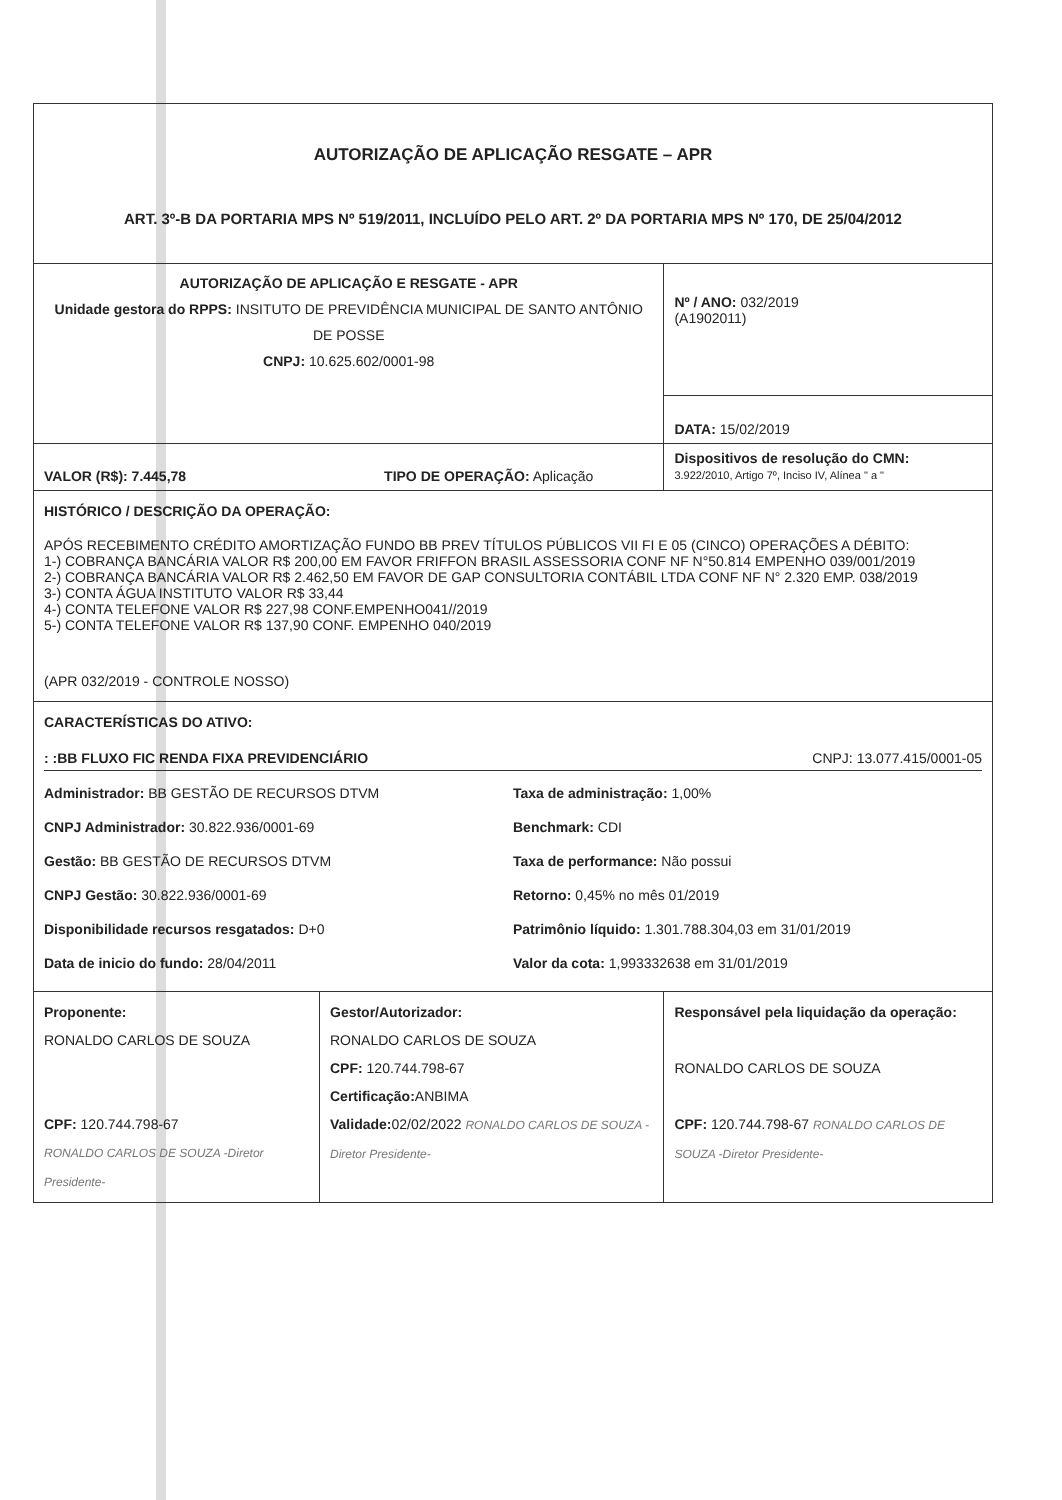| AUTORIZAÇÃO DE APLICAÇÃO RESGATE – APR ART. 3º-B DA PORTARIA MPS Nº 519/2011, INCLUÍDO PELO ART. 2º DA PORTARIA MPS Nº 170, DE 25/04/2012 | | |
| AUTORIZAÇÃO DE APLICAÇÃO E RESGATE - APR Unidade gestora do RPPS: INSITUTO DE PREVIDÊNCIA MUNICIPAL DE SANTO ANTÔNIO DE POSSE CNPJ: 10.625.602/0001-98 | | Nº / ANO: 032/2019 (A1902011) |
| | | DATA: 15/02/2019 |
| VALOR (R$): 7.445,78 TIPO DE OPERAÇÃO: Aplicação | | Dispositivos de resolução do CMN: 3.922/2010, Artigo 7º, Inciso IV, Alínea " a " |
| HISTÓRICO / DESCRIÇÃO DA OPERAÇÃO: APÓS RECEBIMENTO CRÉDITO AMORTIZAÇÃO FUNDO BB PREV TÍTULOS PÚBLICOS VII FI E 05 (CINCO) OPERAÇÕES A DÉBITO: 1-) COBRANÇA BANCÁRIA VALOR R$ 200,00 EM FAVOR FRIFFON BRASIL ASSESSORIA CONF NF N°50.814 EMPENHO 039/001/2019 2-) COBRANÇA BANCÁRIA VALOR R$ 2.462,50 EM FAVOR DE GAP CONSULTORIA CONTÁBIL LTDA CONF NF N° 2.320 EMP. 038/2019 3-) CONTA ÁGUA INSTITUTO VALOR R$ 33,44 4-) CONTA TELEFONE VALOR R$ 227,98 CONF.EMPENHO041//2019 5-) CONTA TELEFONE VALOR R$ 137,90 CONF. EMPENHO 040/2019 (APR 032/2019 - CONTROLE NOSSO) | | |
| CARACTERÍSTICAS DO ATIVO: : :BB FLUXO FIC RENDA FIXA PREVIDENCIÁRIO CNPJ: 13.077.415/0001-05 Administrador: BB GESTÃO DE RECURSOS DTVM Taxa de administração: 1,00% CNPJ Administrador: 30.822.936/0001-69 Benchmark: CDI Gestão: BB GESTÃO DE RECURSOS DTVM Taxa de performance: Não possui CNPJ Gestão: 30.822.936/0001-69 Retorno: 0,45% no mês 01/2019 Disponibilidade recursos resgatados: D+0 Patrimônio líquido: 1.301.788.304,03 em 31/01/2019 Data de inicio do fundo: 28/04/2011 Valor da cota: 1,993332638 em 31/01/2019 | | |
| Proponente: RONALDO CARLOS DE SOUZA CPF: 120.744.798-67 RONALDO CARLOS DE SOUZA -Diretor Presidente- | Gestor/Autorizador: RONALDO CARLOS DE SOUZA CPF: 120.744.798-67 Certificação: ANBIMA Validade: 02/02/2022 RONALDO CARLOS DE SOUZA -Diretor Presidente- | Responsável pela liquidação da operação: RONALDO CARLOS DE SOUZA CPF: 120.744.798-67 RONALDO CARLOS DE SOUZA -Diretor Presidente- |